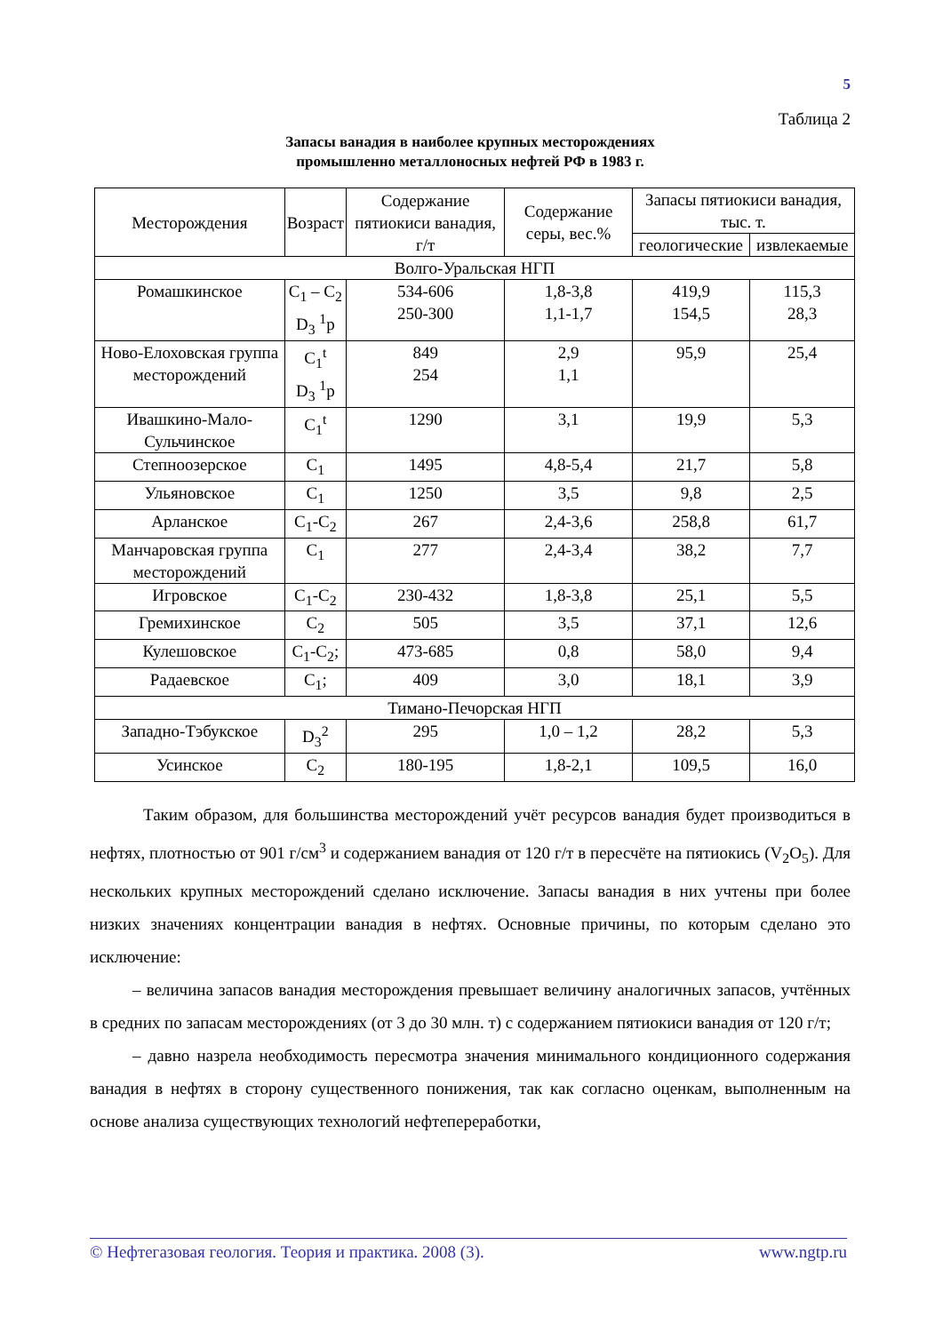5
Таблица 2
Запасы ванадия в наиболее крупных месторождениях
промышленно металлоносных нефтей РФ в 1983 г.
| Месторождения | Возраст | Содержание пятиокиси ванадия, г/т | Содержание серы, вес.% | Запасы пятиокиси ванадия, тыс. т. | |
| --- | --- | --- | --- | --- | --- |
| | | | | геологические | извлекаемые |
| Волго-Уральская НГП | | | | | |
| Ромашкинское | C<sub>1</sub> – C<sub>2</sub> D<sub>3</sub> <sup>1</sup>p | 534-606 250-300 | 1,8-3,8 1,1-1,7 | 419,9 154,5 | 115,3 28,3 |
| Ново-Елоховская группа месторождений | C<sub>1</sub><sup>t</sup> D<sub>3</sub> <sup>1</sup>p | 849 254 | 2,9 1,1 | 95,9 | 25,4 |
| Ивашкино-Мало-Сульчинское | C<sub>1</sub><sup>t</sup> | 1290 | 3,1 | 19,9 | 5,3 |
| Степноозерское | C<sub>1</sub> | 1495 | 4,8-5,4 | 21,7 | 5,8 |
| Ульяновское | C<sub>1</sub> | 1250 | 3,5 | 9,8 | 2,5 |
| Арланское | C<sub>1</sub>-C<sub>2</sub> | 267 | 2,4-3,6 | 258,8 | 61,7 |
| Манчаровская группа месторождений | C<sub>1</sub> | 277 | 2,4-3,4 | 38,2 | 7,7 |
| Игровское | C<sub>1</sub>-C<sub>2</sub> | 230-432 | 1,8-3,8 | 25,1 | 5,5 |
| Гремихинское | C<sub>2</sub> | 505 | 3,5 | 37,1 | 12,6 |
| Кулешовское | C<sub>1</sub>-C<sub>2</sub>; | 473-685 | 0,8 | 58,0 | 9,4 |
| Радаевское | C<sub>1</sub>; | 409 | 3,0 | 18,1 | 3,9 |
| Тимано-Печорская НГП | | | | | |
| Западно-Тэбукское | D<sub>3</sub><sup>2</sup> | 295 | 1,0 – 1,2 | 28,2 | 5,3 |
| Усинское | C<sub>2</sub> | 180-195 | 1,8-2,1 | 109,5 | 16,0 |
Таким образом, для большинства месторождений учёт ресурсов ванадия будет производиться в нефтях, плотностью от 901 г/см<sup>3</sup> и содержанием ванадия от 120 г/т в пересчёте на пятиокись (V<sub>2</sub>O<sub>5</sub>). Для нескольких крупных месторождений сделано исключение. Запасы ванадия в них учтены при более низких значениях концентрации ванадия в нефтях. Основные причины, по которым сделано это исключение:
– величина запасов ванадия месторождения превышает величину аналогичных запасов, учтённых в средних по запасам месторождениях (от 3 до 30 млн. т) с содержанием пятиокиси ванадия от 120 г/т;
– давно назрела необходимость пересмотра значения минимального кондиционного содержания ванадия в нефтях в сторону существенного понижения, так как согласно оценкам, выполненным на основе анализа существующих технологий нефтепереработки,
© Нефтегазовая геология. Теория и практика. 2008 (3). www.ngtp.ru